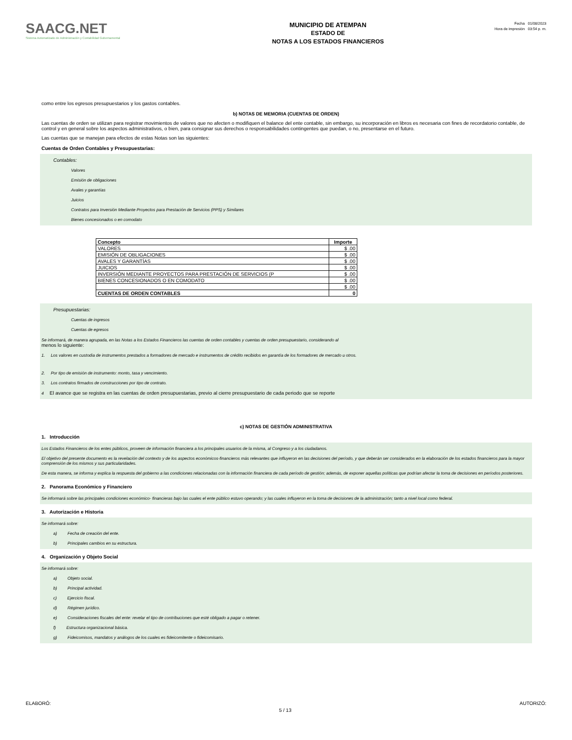SAACG.NET
Sistema Automatizado de Administración y Contabilidad Gubernamental
MUNICIPIO DE ATEMPAN
ESTADO DE
NOTAS A LOS ESTADOS FINANCIEROS
Fecha 01/08/2023
Hora de impresión 03:54 p. m.
como entre los egresos presupuestarios y los gastos contables.
b) NOTAS DE MEMORIA (CUENTAS DE ORDEN)
Las cuentas de orden se utilizan para registrar movimientos de valores que no afecten o modifiquen el balance del ente contable, sin embargo, su incorporación en libros es necesaria con fines de recordatorio contable, de control y en general sobre los aspectos administrativos, o bien, para consignar sus derechos o responsabilidades contingentes que puedan, o no, presentarse en el futuro.
Las cuentas que se manejan para efectos de estas Notas son las siguientes:
Cuentas de Orden Contables y Presupuestarias:
Contables:
Valores
Emisión de obligaciones
Avales y garantías
Juicios
Contratos para Inversión Mediante Proyectos para Prestación de Servicios (PPS) y Similares
Bienes concesionados o en comodato
| Concepto | Importe |
| --- | --- |
| VALORES | $ .00 |
| EMISIÓN DE OBLIGACIONES | $ .00 |
| AVALES Y GARANTÍAS | $ .00 |
| JUICIOS | $ .00 |
| INVERSIÓN MEDIANTE PROYECTOS PARA PRESTACIÓN DE SERVICIOS (P | $ .00 |
| BIENES CONCESIONADOS O EN COMODATO | $ .00 |
| | $ .00 |
| CUENTAS DE ORDEN CONTABLES | 0 |
Presupuestarias:
Cuentas de ingresos
Cuentas de egresos
Se informará, de manera agrupada, en las Notas a los Estados Financieros las cuentas de orden contables y cuentas de orden presupuestario, considerando al
menos lo siguiente:
1. Los valores en custodia de instrumentos prestados a formadores de mercado e instrumentos de crédito recibidos en garantía de los formadores de mercado u otros.
2. Por tipo de emisión de instrumento: monto, tasa y vencimiento.
3. Los contratos firmados de construcciones por tipo de contrato.
4 El avance que se registra en las cuentas de orden presupuestarias, previo al cierre presupuestario de cada periodo que se reporte
c) NOTAS DE GESTIÓN ADMINISTRATIVA
1. Introducción
Los Estados Financieros de los entes públicos, proveen de información financiera a los principales usuarios de la misma, al Congreso y a los ciudadanos.
El objetivo del presente documento es la revelación del contexto y de los aspectos económicos-financieros más relevantes que influyeron en las decisiones del período, y que deberán ser considerados en la elaboración de los estados financieros para la mayor comprensión de los mismos y sus particularidades.
De esta manera, se informa y explica la respuesta del gobierno a las condiciones relacionadas con la información financiera de cada período de gestión; además, de exponer aquellas políticas que podrían afectar la toma de decisiones en períodos posteriores.
2. Panorama Económico y Financiero
Se informará sobre las principales condiciones económico- financieras bajo las cuales el ente público estuvo operando; y las cuales influyeron en la toma de decisiones de la administración; tanto a nivel local como federal.
3. Autorización e Historia
Se informará sobre:
a) Fecha de creación del ente.
b) Principales cambios en su estructura.
4. Organización y Objeto Social
Se informará sobre:
a) Objeto social.
b) Principal actividad.
c) Ejercicio fiscal.
d) Régimen jurídico.
e) Consideraciones fiscales del ente: revelar el tipo de contribuciones que esté obligado a pagar o retener.
f) Estructura organizacional básica.
g) Fideicomisos, mandatos y análogos de los cuales es fideicomitente o fideicomisario.
ELABORÓ: 5 / 13 AUTORIZÓ: